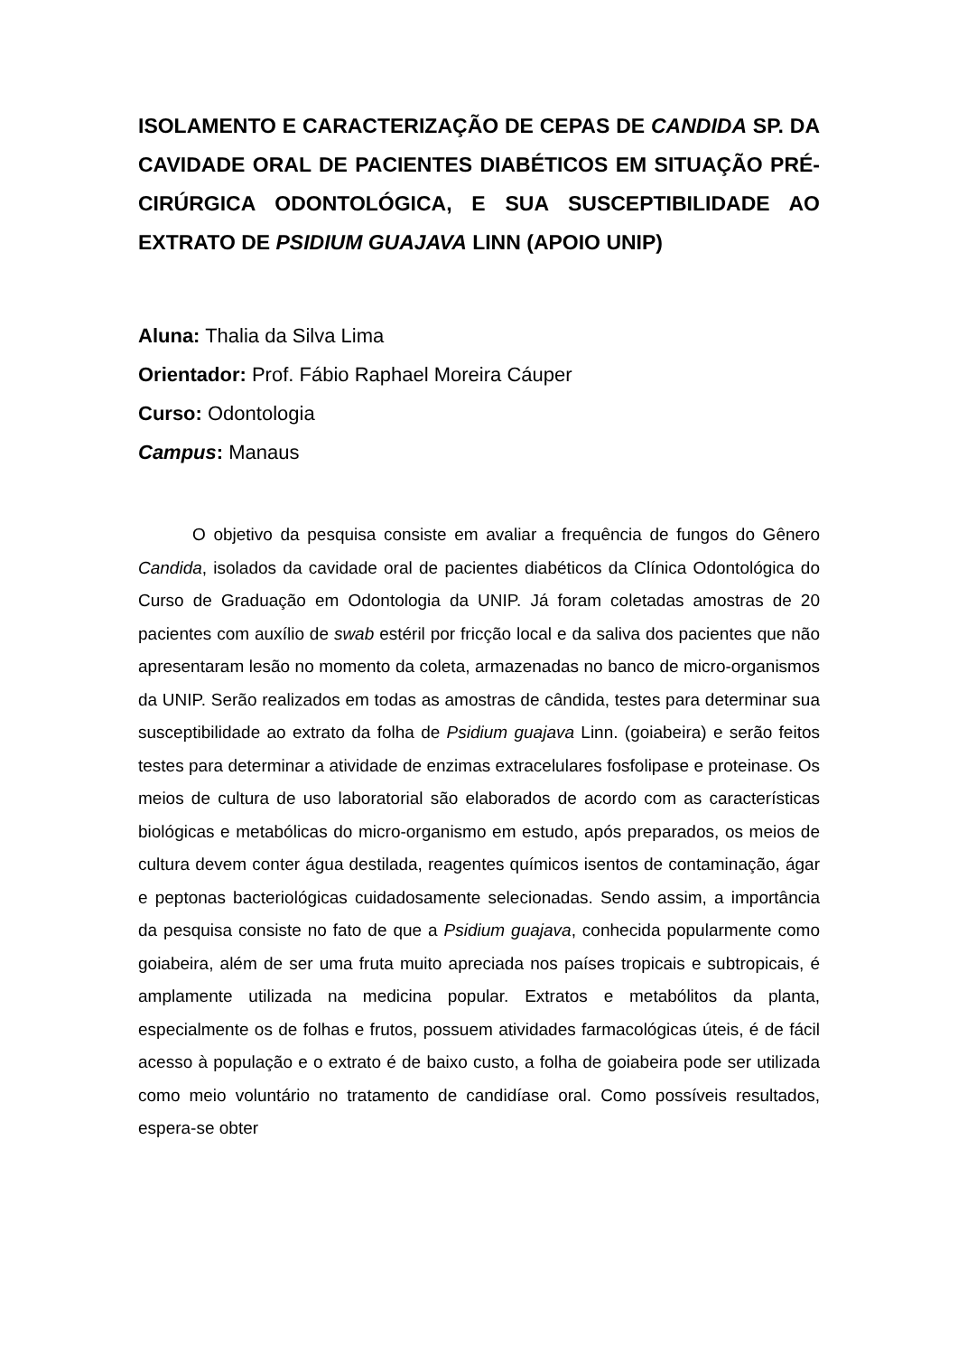ISOLAMENTO E CARACTERIZAÇÃO DE CEPAS DE CANDIDA SP. DA CAVIDADE ORAL DE PACIENTES DIABÉTICOS EM SITUAÇÃO PRÉ-CIRÚRGICA ODONTOLÓGICA, E SUA SUSCEPTIBILIDADE AO EXTRATO DE PSIDIUM GUAJAVA LINN (APOIO UNIP)
Aluna: Thalia da Silva Lima
Orientador: Prof. Fábio Raphael Moreira Cáuper
Curso: Odontologia
Campus: Manaus
O objetivo da pesquisa consiste em avaliar a frequência de fungos do Gênero Candida, isolados da cavidade oral de pacientes diabéticos da Clínica Odontológica do Curso de Graduação em Odontologia da UNIP. Já foram coletadas amostras de 20 pacientes com auxílio de swab estéril por fricção local e da saliva dos pacientes que não apresentaram lesão no momento da coleta, armazenadas no banco de micro-organismos da UNIP. Serão realizados em todas as amostras de cândida, testes para determinar sua susceptibilidade ao extrato da folha de Psidium guajava Linn. (goiabeira) e serão feitos testes para determinar a atividade de enzimas extracelulares fosfolipase e proteinase. Os meios de cultura de uso laboratorial são elaborados de acordo com as características biológicas e metabólicas do micro-organismo em estudo, após preparados, os meios de cultura devem conter água destilada, reagentes químicos isentos de contaminação, ágar e peptonas bacteriológicas cuidadosamente selecionadas. Sendo assim, a importância da pesquisa consiste no fato de que a Psidium guajava, conhecida popularmente como goiabeira, além de ser uma fruta muito apreciada nos países tropicais e subtropicais, é amplamente utilizada na medicina popular. Extratos e metabólitos da planta, especialmente os de folhas e frutos, possuem atividades farmacológicas úteis, é de fácil acesso à população e o extrato é de baixo custo, a folha de goiabeira pode ser utilizada como meio voluntário no tratamento de candidíase oral. Como possíveis resultados, espera-se obter